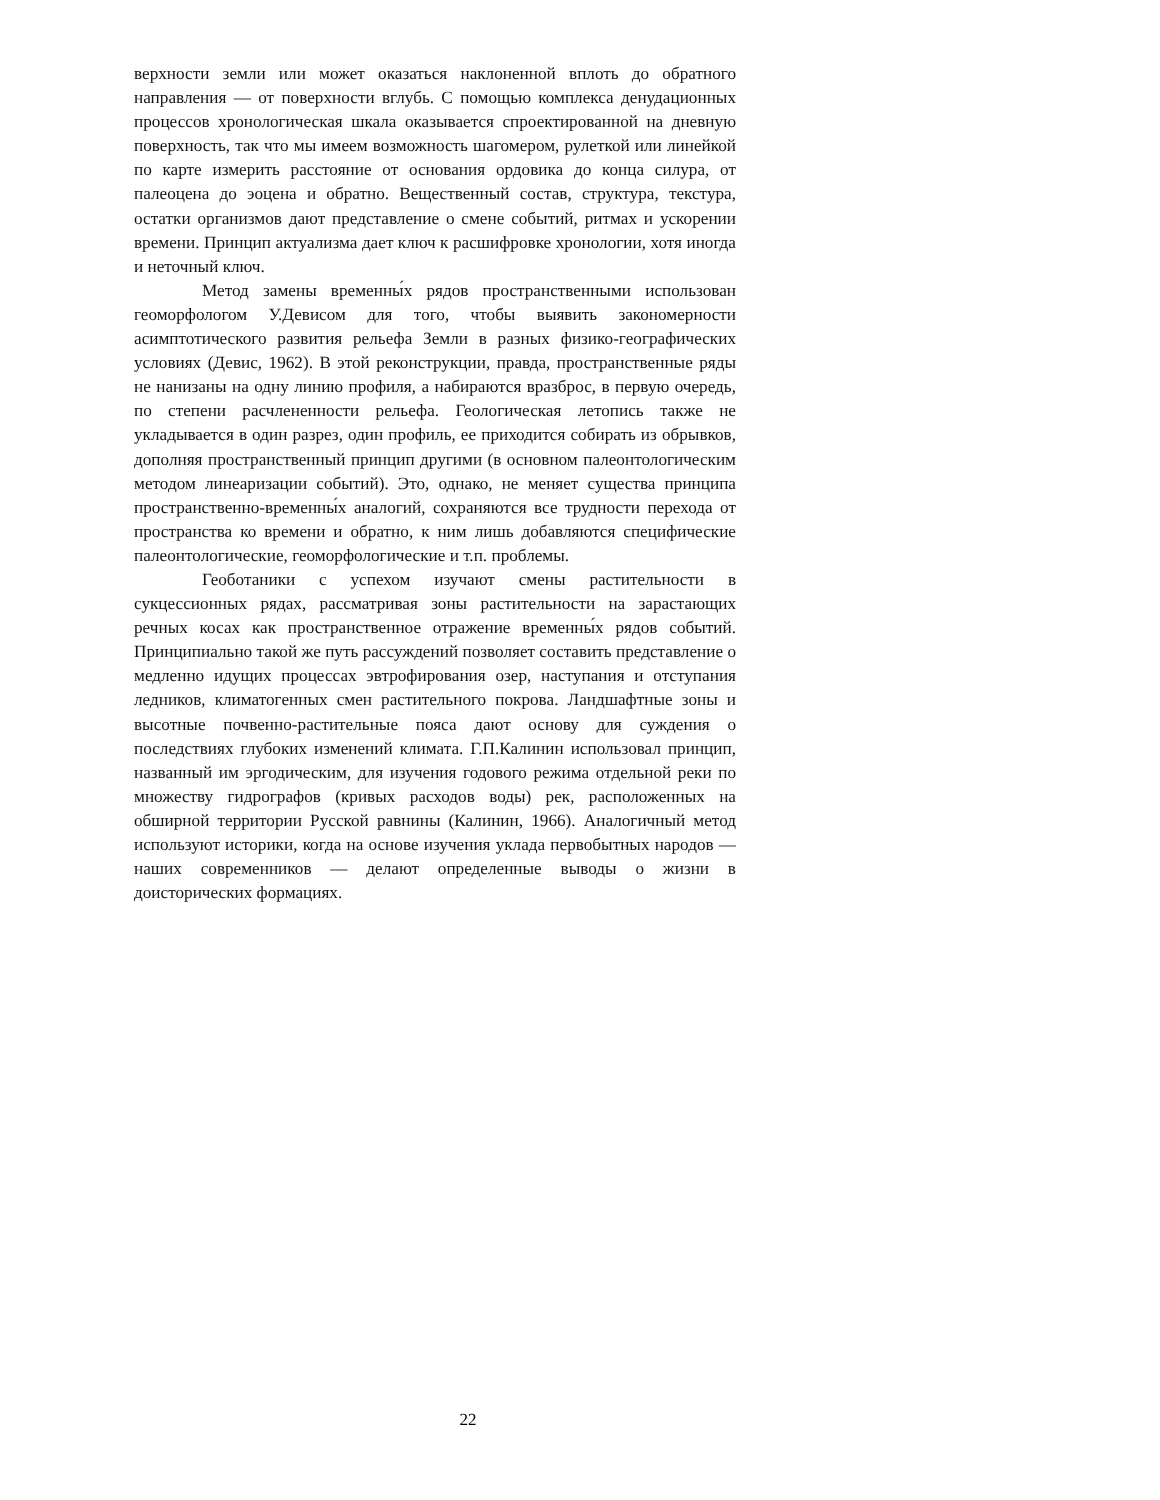верхности земли или может оказаться наклоненной вплоть до обратного направления — от поверхности вглубь. С помощью комплекса денудационных процессов хронологическая шкала оказывается спроектированной на дневную поверхность, так что мы имеем возможность шагомером, рулеткой или линейкой по карте измерить расстояние от основания ордовика до конца силура, от палеоцена до эоцена и обратно. Вещественный состав, структура, текстура, остатки организмов дают представление о смене событий, ритмах и ускорении времени. Принцип актуализма дает ключ к расшифровке хронологии, хотя иногда и неточный ключ.
Метод замены временны́х рядов пространственными использован геоморфологом У.Девисом для того, чтобы выявить закономерности асимптотического развития рельефа Земли в разных физико-географических условиях (Девис, 1962). В этой реконструкции, правда, пространственные ряды не нанизаны на одну линию профиля, а набираются вразброс, в первую очередь, по степени расчлененности рельефа. Геологическая летопись также не укладывается в один разрез, один профиль, ее приходится собирать из обрывков, дополняя пространственный принцип другими (в основном палеонтологическим методом линеаризации событий). Это, однако, не меняет существа принципа пространственно-временны́х аналогий, сохраняются все трудности перехода от пространства ко времени и обратно, к ним лишь добавляются специфические палеонтологические, геоморфологические и т.п. проблемы.
Геоботаники с успехом изучают смены растительности в сукцессионных рядах, рассматривая зоны растительности на зарастающих речных косах как пространственное отражение временны́х рядов событий. Принципиально такой же путь рассуждений позволяет составить представление о медленно идущих процессах эвтрофирования озер, наступания и отступания ледников, климатогенных смен растительного покрова. Ландшафтные зоны и высотные почвенно-растительные пояса дают основу для суждения о последствиях глубоких изменений климата. Г.П.Калинин использовал принцип, названный им эргодическим, для изучения годового режима отдельной реки по множеству гидрографов (кривых расходов воды) рек, расположенных на обширной территории Русской равнины (Калинин, 1966). Аналогичный метод используют историки, когда на основе изучения уклада первобытных народов — наших современников — делают определенные выводы о жизни в доисторических формациях.
22